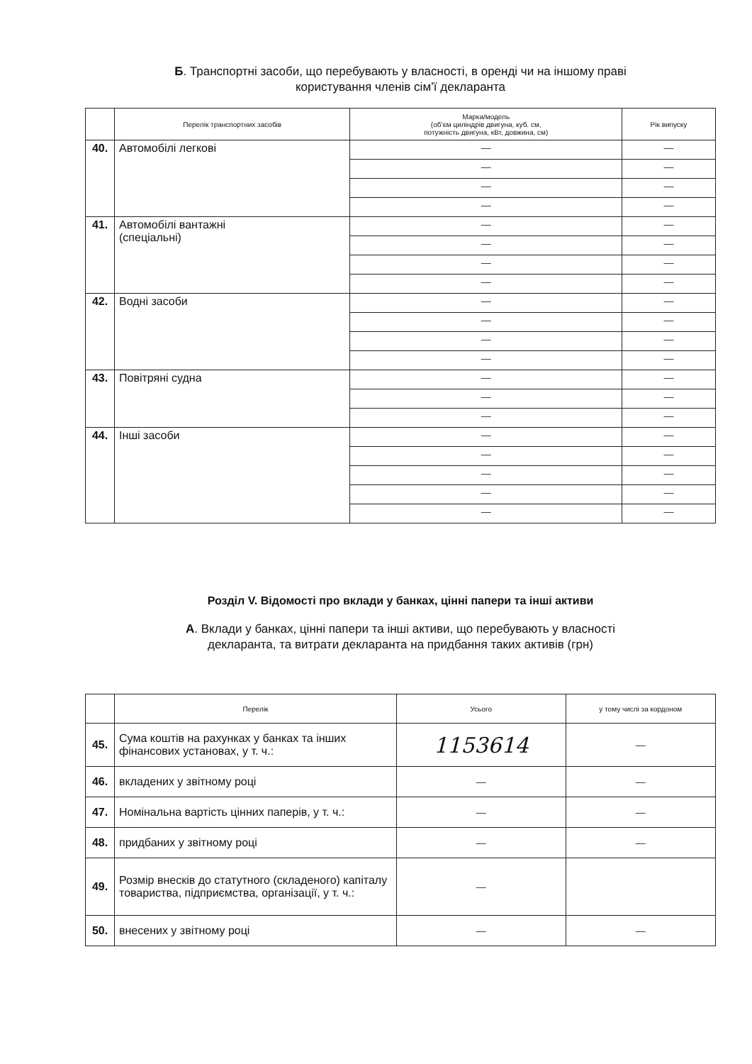Б. Транспортні засоби, що перебувають у власності, в оренді чи на іншому праві
користування членів сім’ї декларанта
| | Перелік транспортних засобів | Марка/модель (об’єм циліндрів двигуна, куб. см, потужність двигуна, кВт, довжина, см) | Рік випуску |
| --- | --- | --- | --- |
| 40. | Автомобілі легкові | — | — |
| | | — | — |
| | | — | — |
| | | — | — |
| 41. | Автомобілі вантажні (спеціальні) | — | — |
| | | — | — |
| | | — | — |
| | | — | — |
| 42. | Водні засоби | — | — |
| | | — | — |
| | | — | — |
| | | — | — |
| 43. | Повітряні судна | — | — |
| | | — | — |
| | | — | — |
| 44. | Інші засоби | — | — |
| | | — | — |
| | | — | — |
| | | — | — |
| | | — | — |
Розділ V. Відомості про вклади у банках, цінні папери та інші активи
А. Вклади у банках, цінні папери та інші активи, що перебувають у власності
декларанта, та витрати декларанта на придбання таких активів (грн)
| | Перелік | Усього | у тому числі за кордоном |
| --- | --- | --- | --- |
| 45. | Сума коштів на рахунках у банках та інших фінансових установах, у т. ч.: | 1153614 | — |
| 46. | вкладених у звітному році | — | — |
| 47. | Номінальна вартість цінних паперів, у т. ч.: | — | — |
| 48. | придбаних у звітному році | — | — |
| 49. | Розмір внесків до статутного (складеного) капіталу товариства, підприємства, організації, у т. ч.: | — | |
| 50. | внесених у звітному році | — | — |